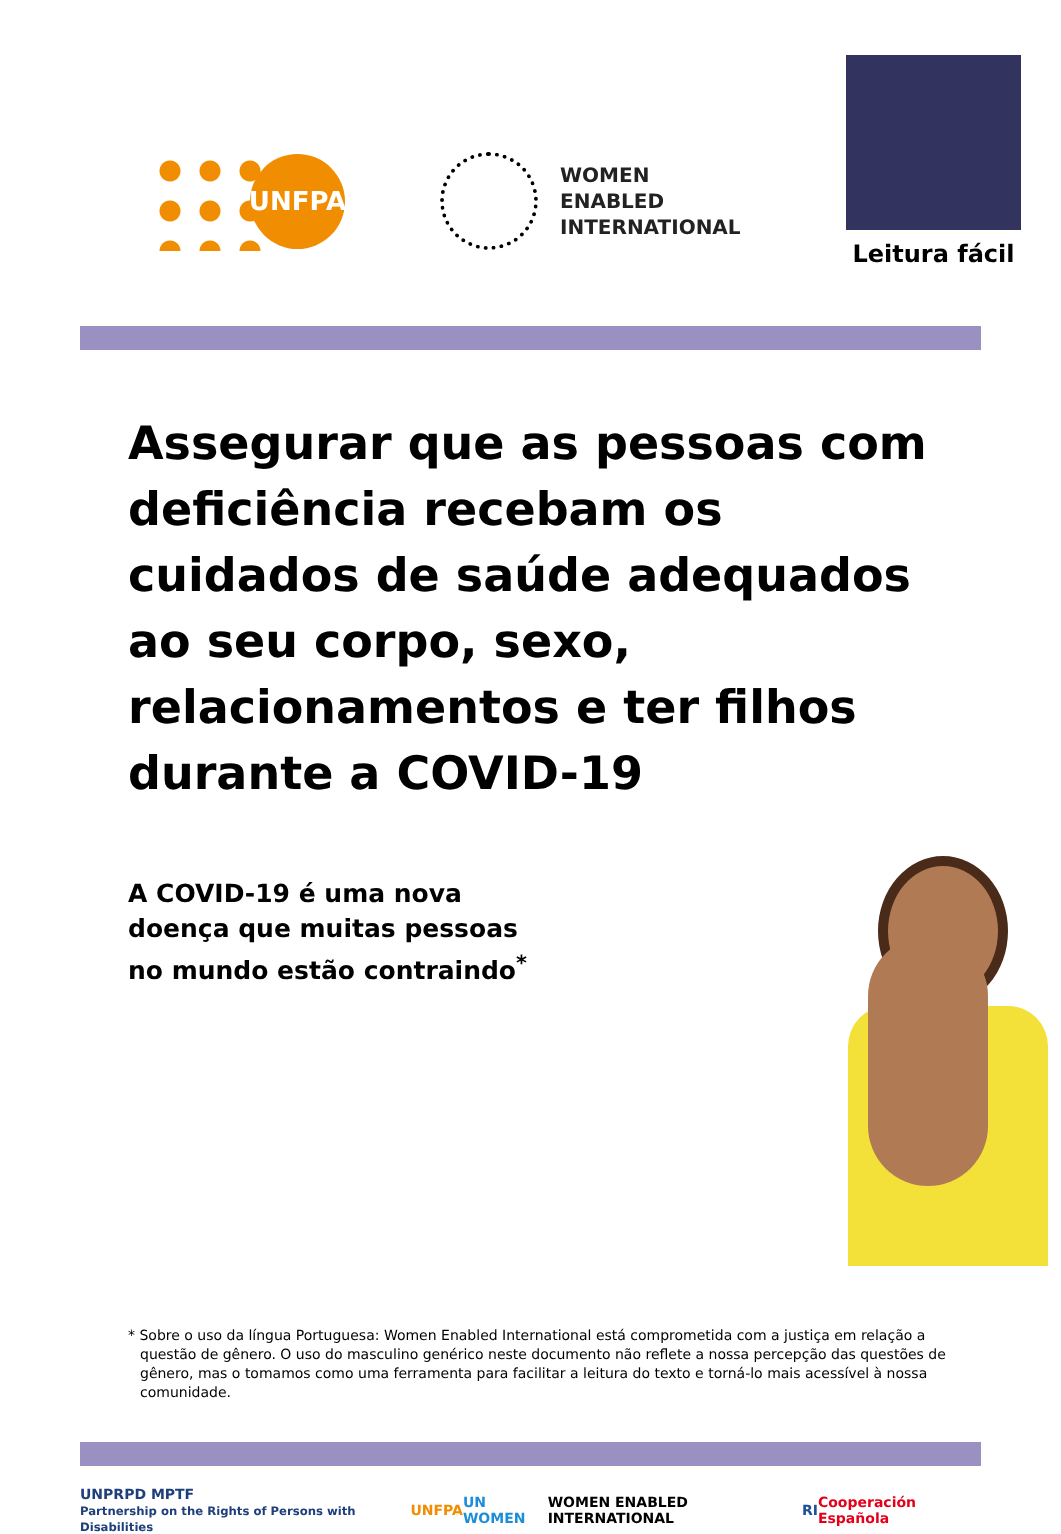UNFPA
WOMEN
ENABLED
INTERNATIONAL
Leitura fácil
Assegurar que as pessoas com deficiência recebam os cuidados de saúde adequados ao seu corpo, sexo, relacionamentos e ter filhos durante a COVID-19
A COVID-19 é uma nova doença que muitas pessoas no mundo estão contraindo<sup>*</sup>
* Sobre o uso da língua Portuguesa: Women Enabled International está comprometida com a justiça em relação a questão de gênero. O uso do masculino genérico neste documento não reflete a nossa percepção das questões de gênero, mas o tomamos como uma ferramenta para facilitar a leitura do texto e torná-lo mais acessível à nossa comunidade.
UNPRPD MPTF
Partnership on the Rights of Persons with Disabilities UNFPA UN WOMEN WOMEN ENABLED INTERNATIONAL RI Cooperación Española